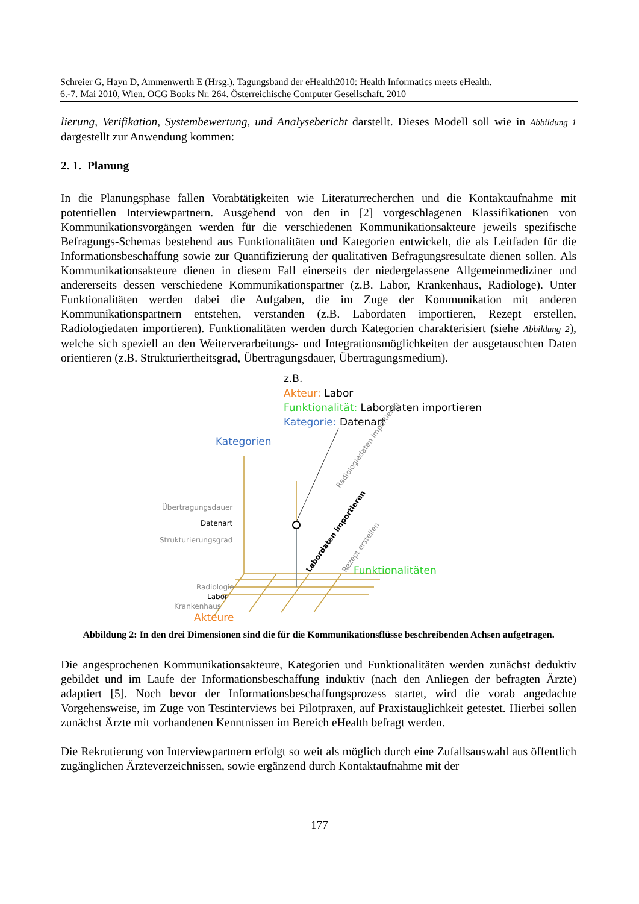Schreier G, Hayn D, Ammenwerth E (Hrsg.). Tagungsband der eHealth2010: Health Informatics meets eHealth.
6.-7. Mai 2010, Wien. OCG Books Nr. 264. Österreichische Computer Gesellschaft. 2010
lierung, Verifikation, Systembewertung, und Analysebericht darstellt. Dieses Modell soll wie in Abbildung 1 dargestellt zur Anwendung kommen:
2. 1. Planung
In die Planungsphase fallen Vorabtätigkeiten wie Literaturrecherchen und die Kontaktaufnahme mit potentiellen Interviewpartnern. Ausgehend von den in [2] vorgeschlagenen Klassifikationen von Kommunikationsvorgängen werden für die verschiedenen Kommunikationsakteure jeweils spezifische Befragungs-Schemas bestehend aus Funktionalitäten und Kategorien entwickelt, die als Leitfaden für die Informationsbeschaffung sowie zur Quantifizierung der qualitativen Befragungsresultate dienen sollen. Als Kommunikationsakteure dienen in diesem Fall einerseits der niedergelassene Allgemeinmediziner und andererseits dessen verschiedene Kommunikationspartner (z.B. Labor, Krankenhaus, Radiologe). Unter Funktionalitäten werden dabei die Aufgaben, die im Zuge der Kommunikation mit anderen Kommunikationspartnern entstehen, verstanden (z.B. Labordaten importieren, Rezept erstellen, Radiologiedaten importieren). Funktionalitäten werden durch Kategorien charakterisiert (siehe Abbildung 2), welche sich speziell an den Weiterverarbeitungs- und Integrationsmöglichkeiten der ausgetauschten Daten orientieren (z.B. Strukturiertheitsgrad, Übertragungsdauer, Übertragungsmedium).
z.B.
Akteur: Labor
Funktionalität: Labordaten importieren
Kategorie: Datenart
Kategorien
Übertragungsdauer
Datenart
Strukturierungsgrad
Radiologiedaten importieren
Labordaten importieren Rezept erstellen Funktionalitäten
Radiologie
Labor
Krankenhaus
Akteure
Abbildung 2: In den drei Dimensionen sind die für die Kommunikationsflüsse beschreibenden Achsen aufgetragen.
Die angesprochenen Kommunikationsakteure, Kategorien und Funktionalitäten werden zunächst deduktiv gebildet und im Laufe der Informationsbeschaffung induktiv (nach den Anliegen der befragten Ärzte) adaptiert [5]. Noch bevor der Informationsbeschaffungsprozess startet, wird die vorab angedachte Vorgehensweise, im Zuge von Testinterviews bei Pilotpraxen, auf Praxistauglichkeit getestet. Hierbei sollen zunächst Ärzte mit vorhandenen Kenntnissen im Bereich eHealth befragt werden.
Die Rekrutierung von Interviewpartnern erfolgt so weit als möglich durch eine Zufallsauswahl aus öffentlich zugänglichen Ärzteverzeichnissen, sowie ergänzend durch Kontaktaufnahme mit der
177